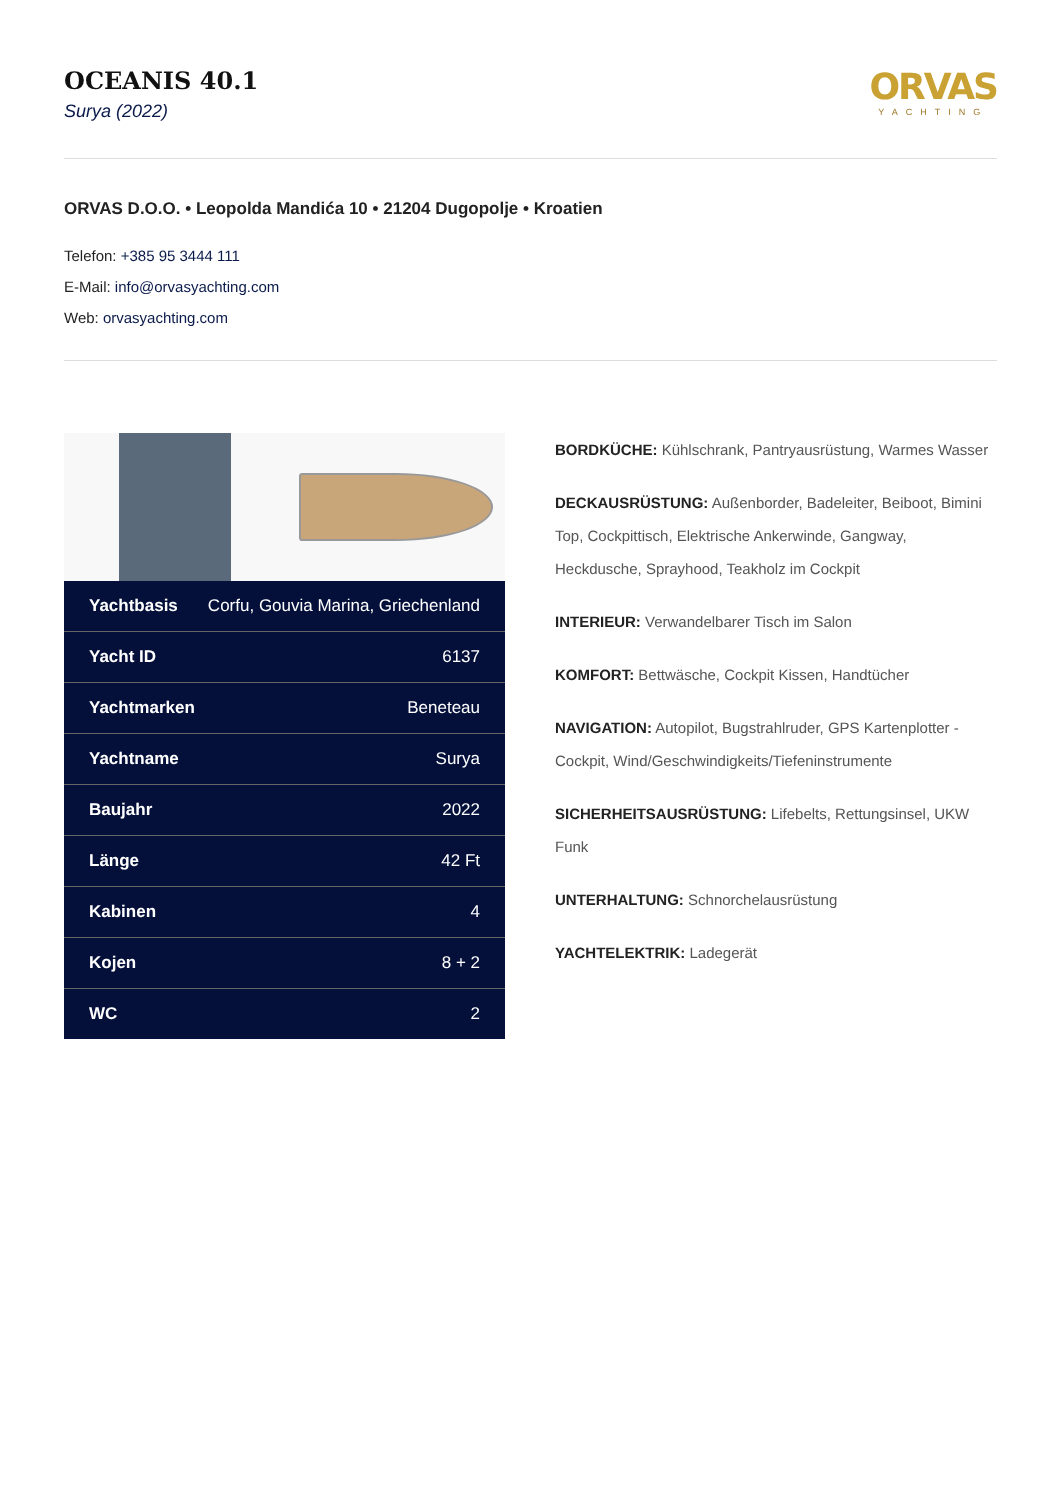OCEANIS 40.1
Surya (2022)
ORVAS
YACHTING
ORVAS D.O.O. • Leopolda Mandića 10 • 21204 Dugopolje • Kroatien
Telefon: +385 95 3444 111
E-Mail: info@orvasyachting.com
Web: orvasyachting.com
| Yachtbasis | Corfu, Gouvia Marina, Griechenland |
| Yacht ID | 6137 |
| Yachtmarken | Beneteau |
| Yachtname | Surya |
| Baujahr | 2022 |
| Länge | 42 Ft |
| Kabinen | 4 |
| Kojen | 8 + 2 |
| WC | 2 |
BORDKÜCHE: Kühlschrank, Pantryausrüstung, Warmes Wasser
DECKAUSRÜSTUNG: Außenborder, Badeleiter, Beiboot, Bimini Top, Cockpittisch, Elektrische Ankerwinde, Gangway, Heckdusche, Sprayhood, Teakholz im Cockpit
INTERIEUR: Verwandelbarer Tisch im Salon
KOMFORT: Bettwäsche, Cockpit Kissen, Handtücher
NAVIGATION: Autopilot, Bugstrahlruder, GPS Kartenplotter - Cockpit, Wind/Geschwindigkeits/Tiefeninstrumente
SICHERHEITSAUSRÜSTUNG: Lifebelts, Rettungsinsel, UKW Funk
UNTERHALTUNG: Schnorchelausrüstung
YACHTELEKTRIK: Ladegerät